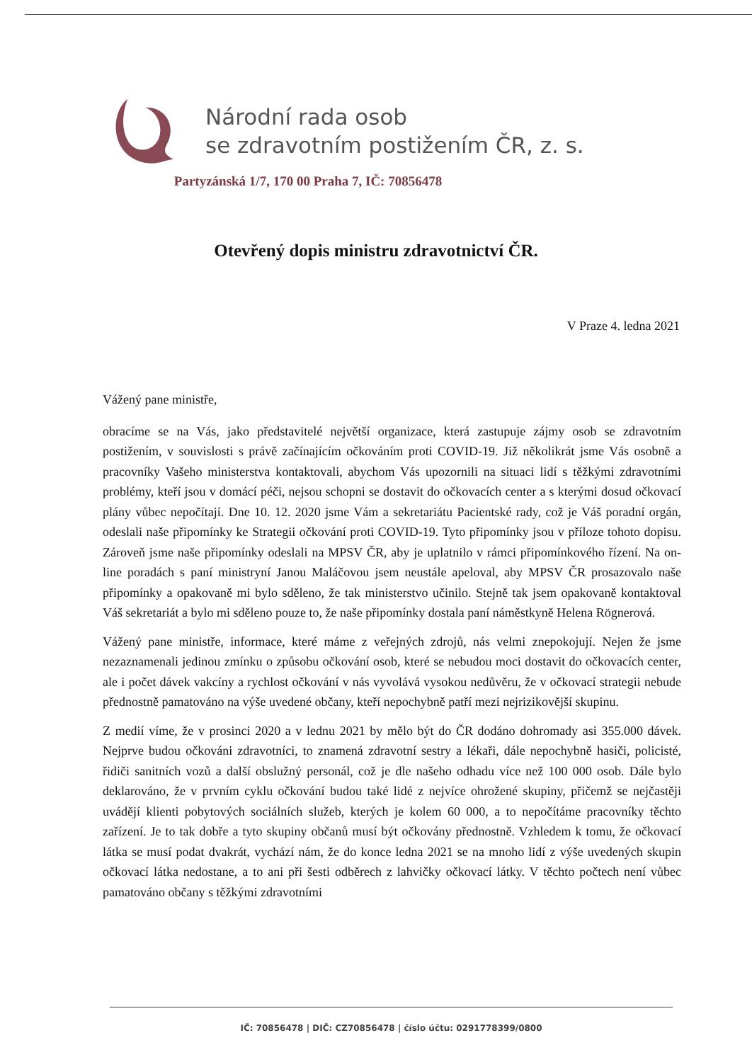Národní rada osob
se zdravotním postižením ČR, z. s.
Partyzánská 1/7, 170 00 Praha 7, IČ: 70856478
Otevřený dopis ministru zdravotnictví ČR.
V Praze 4. ledna 2021
Vážený pane ministře,
obracíme se na Vás, jako představitelé největší organizace, která zastupuje zájmy osob se zdravotním postižením, v souvislosti s právě začínajícím očkováním proti COVID-19. Již několikrát jsme Vás osobně a pracovníky Vašeho ministerstva kontaktovali, abychom Vás upozornili na situaci lidí s těžkými zdravotními problémy, kteří jsou v domácí péči, nejsou schopni se dostavit do očkovacích center a s kterými dosud očkovací plány vůbec nepočítají. Dne 10. 12. 2020 jsme Vám a sekretariátu Pacientské rady, což je Váš poradní orgán, odeslali naše připomínky ke Strategii očkování proti COVID-19. Tyto připomínky jsou v příloze tohoto dopisu. Zároveň jsme naše připomínky odeslali na MPSV ČR, aby je uplatnilo v rámci připomínkového řízení. Na on-line poradách s paní ministryní Janou Maláčovou jsem neustále apeloval, aby MPSV ČR prosazovalo naše připomínky a opakovaně mi bylo sděleno, že tak ministerstvo učinilo. Stejně tak jsem opakovaně kontaktoval Váš sekretariát a bylo mi sděleno pouze to, že naše připomínky dostala paní náměstkyně Helena Rögnerová.
Vážený pane ministře, informace, které máme z veřejných zdrojů, nás velmi znepokojují. Nejen že jsme nezaznamenali jedinou zmínku o způsobu očkování osob, které se nebudou moci dostavit do očkovacích center, ale i počet dávek vakcíny a rychlost očkování v nás vyvolává vysokou nedůvěru, že v očkovací strategii nebude přednostně pamatováno na výše uvedené občany, kteří nepochybně patří mezi nejrizikovější skupinu.
Z medií víme, že v prosinci 2020 a v lednu 2021 by mělo být do ČR dodáno dohromady asi 355.000 dávek. Nejprve budou očkováni zdravotníci, to znamená zdravotní sestry a lékaři, dále nepochybně hasiči, policisté, řidiči sanitních vozů a další obslužný personál, což je dle našeho odhadu více než 100 000 osob. Dále bylo deklarováno, že v prvním cyklu očkování budou také lidé z nejvíce ohrožené skupiny, přičemž se nejčastěji uvádějí klienti pobytových sociálních služeb, kterých je kolem 60 000, a to nepočítáme pracovníky těchto zařízení. Je to tak dobře a tyto skupiny občanů musí být očkovány přednostně. Vzhledem k tomu, že očkovací látka se musí podat dvakrát, vychází nám, že do konce ledna 2021 se na mnoho lidí z výše uvedených skupin očkovací látka nedostane, a to ani při šesti odběrech z lahvičky očkovací látky. V těchto počtech není vůbec pamatováno občany s těžkými zdravotními
IČ: 70856478 | DIČ: CZ70856478 | číslo účtu: 0291778399/0800